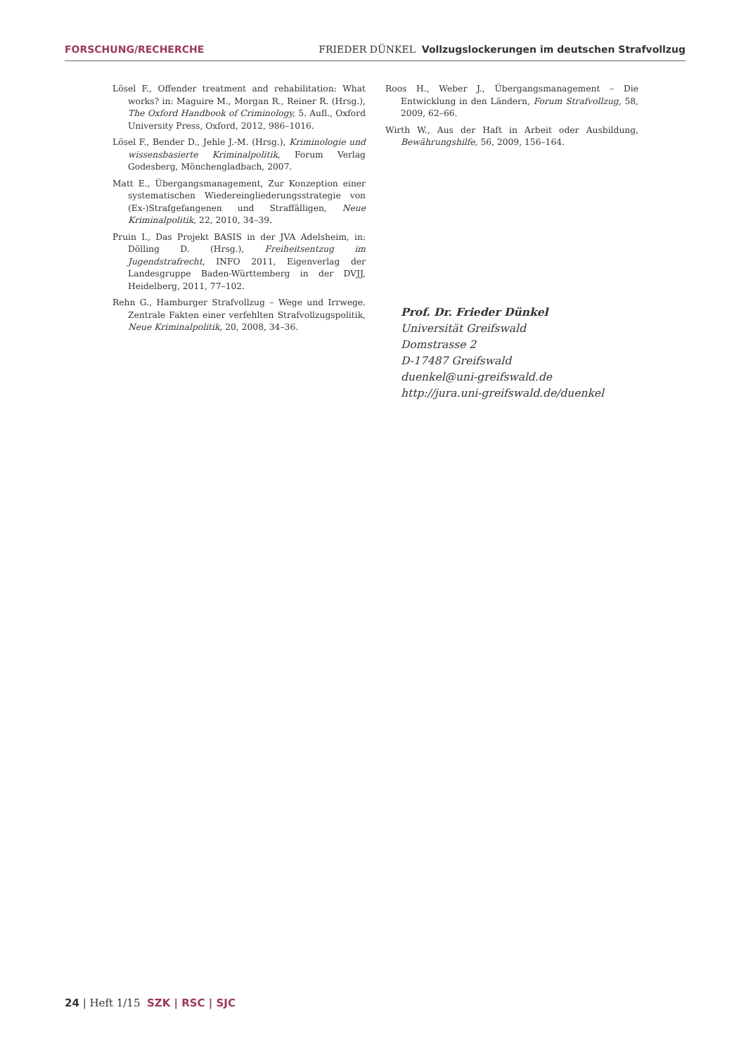FORSCHUNG/RECHERCHE FRIEDER DÜNKEL Vollzugslockerungen im deutschen Strafvollzug
Lösel F., Offender treatment and rehabilitation: What works? in: Maguire M., Morgan R., Reiner R. (Hrsg.), The Oxford Handbook of Criminology, 5. Aufl., Oxford University Press, Oxford, 2012, 986–1016.
Lösel F., Bender D., Jehle J.-M. (Hrsg.), Kriminologie und wissensbasierte Kriminalpolitik, Forum Verlag Godesberg, Mönchengladbach, 2007.
Matt E., Übergangsmanagement, Zur Konzeption einer systematischen Wiedereingliederungsstrategie von (Ex-)Strafgefangenen und Straffälligen, Neue Kriminalpolitik, 22, 2010, 34–39.
Pruin I., Das Projekt BASIS in der JVA Adelsheim, in: Dölling D. (Hrsg.), Freiheitsentzug im Jugendstrafrecht, INFO 2011, Eigenverlag der Landesgruppe Baden-Württemberg in der DVJJ, Heidelberg, 2011, 77–102.
Rehn G., Hamburger Strafvollzug – Wege und Irrwege. Zentrale Fakten einer verfehlten Strafvollzugspolitik, Neue Kriminalpolitik, 20, 2008, 34–36.
Roos H., Weber J., Übergangsmanagement – Die Entwicklung in den Ländern, Forum Strafvollzug, 58, 2009, 62–66.
Wirth W., Aus der Haft in Arbeit oder Ausbildung, Bewährungshilfe, 56, 2009, 156–164.
Prof. Dr. Frieder Dünkel
Universität Greifswald
Domstrasse 2
D-17487 Greifswald
duenkel@uni-greifswald.de
http://jura.uni-greifswald.de/duenkel
24 | Heft 1/15 SZK | RSC | SJC